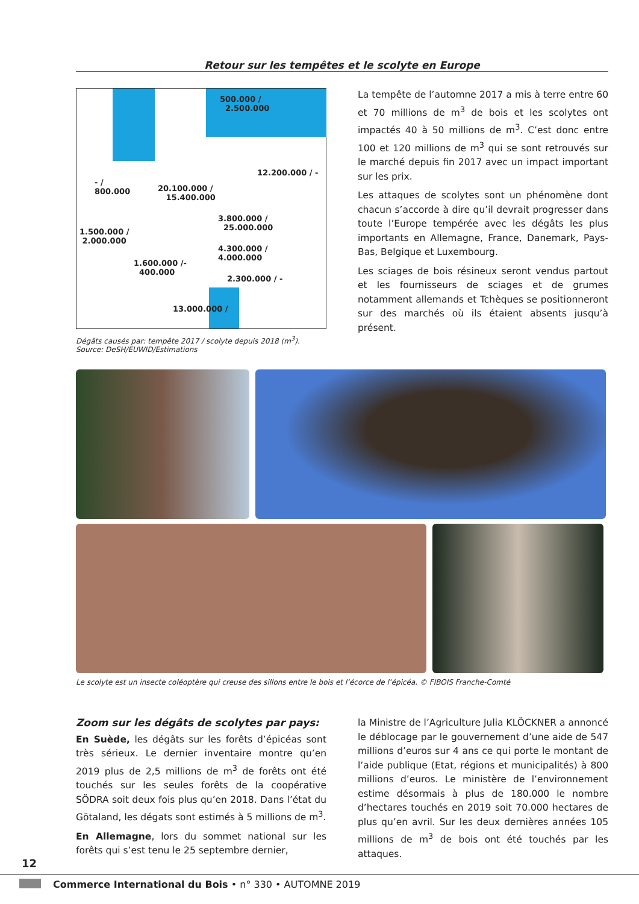Retour sur les tempêtes et le scolyte en Europe
500.000 /
2.500.000
12.200.000 / -
- /
800.000
20.100.000 /
15.400.000
3.800.000 /
25.000.000
1.500.000 /
2.000.000
4.300.000 /
4.000.000
1.600.000 /-
400.000
2.300.000 / -
13.000.000 /
Dégâts causés par: tempête 2017 / scolyte depuis 2018 (m<sup>3</sup>).
Source: DeSH/EUWID/Estimations
La tempête de l’automne 2017 a mis à terre entre 60 et 70 millions de m<sup>3</sup> de bois et les scolytes ont impactés 40 à 50 millions de m<sup>3</sup>. C’est donc entre 100 et 120 millions de m<sup>3</sup> qui se sont retrouvés sur le marché depuis fin 2017 avec un impact important sur les prix.
Les attaques de scolytes sont un phénomène dont chacun s’accorde à dire qu’il devrait progresser dans toute l’Europe tempérée avec les dégâts les plus importants en Allemagne, France, Danemark, Pays-Bas, Belgique et Luxembourg.
Les sciages de bois résineux seront vendus partout et les fournisseurs de sciages et de grumes notamment allemands et Tchèques se positionneront sur des marchés où ils étaient absents jusqu’à présent.
Le scolyte est un insecte coléoptère qui creuse des sillons entre le bois et l’écorce de l’épicéa. © FIBOIS Franche-Comté
Zoom sur les dégâts de scolytes par pays:
En Suède, les dégâts sur les forêts d’épicéas sont très sérieux. Le dernier inventaire montre qu’en 2019 plus de 2,5 millions de m<sup>3</sup> de forêts ont été touchés sur les seules forêts de la coopérative SÖDRA soit deux fois plus qu’en 2018. Dans l’état du Götaland, les dégats sont estimés à 5 millions de m<sup>3</sup>.
En Allemagne, lors du sommet national sur les forêts qui s’est tenu le 25 septembre dernier,
la Ministre de l’Agriculture Julia KLÖCKNER a annoncé le déblocage par le gouvernement d’une aide de 547 millions d’euros sur 4 ans ce qui porte le montant de l’aide publique (Etat, régions et municipalités) à 800 millions d’euros. Le ministère de l’environnement estime désormais à plus de 180.000 le nombre d’hectares touchés en 2019 soit 70.000 hectares de plus qu’en avril. Sur les deux dernières années 105 millions de m<sup>3</sup> de bois ont été touchés par les attaques.
12
Commerce International du Bois • n° 330 • AUTOMNE 2019